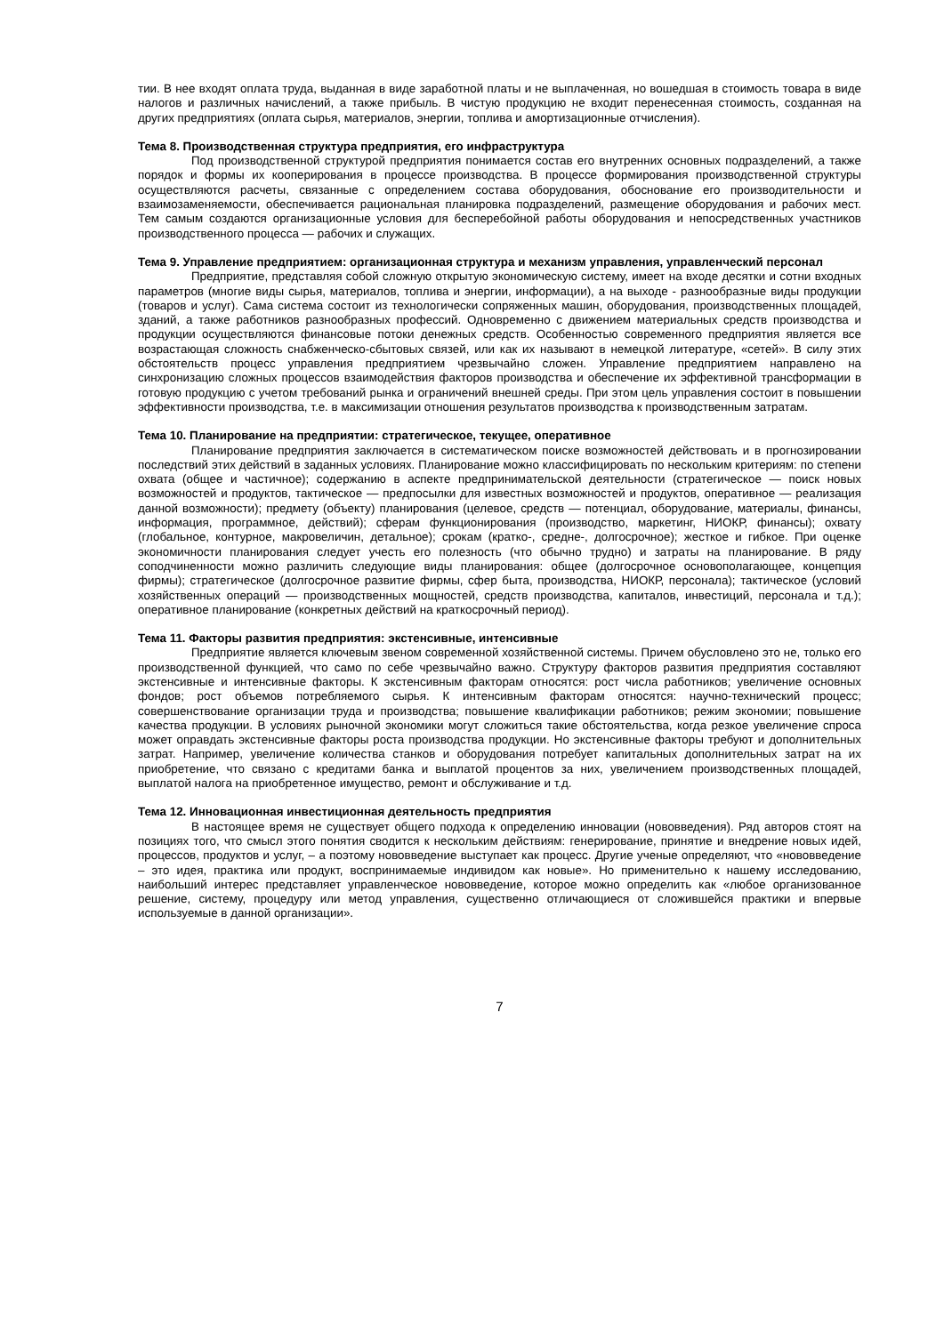тии. В нее входят оплата труда, выданная в виде заработной платы и не выплаченная, но вошедшая в стоимость товара в виде налогов и различных начислений, а также прибыль. В чистую продукцию не входит перенесенная стоимость, созданная на других предприятиях (оплата сырья, материалов, энергии, топлива и амортизационные отчисления).
Тема 8. Производственная структура предприятия, его инфраструктура
Под производственной структурой предприятия понимается состав его внутренних основных подразделений, а также порядок и формы их кооперирования в процессе производства. В процессе формирования производственной структуры осуществляются расчеты, связанные с определением состава оборудования, обоснование его производительности и взаимозаменяемости, обеспечивается рациональная планировка подразделений, размещение оборудования и рабочих мест. Тем самым создаются организационные условия для бесперебойной работы оборудования и непосредственных участников производственного процесса — рабочих и служащих.
Тема 9. Управление предприятием: организационная структура и механизм управления, управленческий персонал
Предприятие, представляя собой сложную открытую экономическую систему, имеет на входе десятки и сотни входных параметров (многие виды сырья, материалов, топлива и энергии, информации), а на выходе - разнообразные виды продукции (товаров и услуг). Сама система состоит из технологически сопряженных машин, оборудования, производственных площадей, зданий, а также работников разнообразных профессий. Одновременно с движением материальных средств производства и продукции осуществляются финансовые потоки денежных средств. Особенностью современного предприятия является все возрастающая сложность снабженческо-сбытовых связей, или как их называют в немецкой литературе, «сетей». В силу этих обстоятельств процесс управления предприятием чрезвычайно сложен. Управление предприятием направлено на синхронизацию сложных процессов взаимодействия факторов производства и обеспечение их эффективной трансформации в готовую продукцию с учетом требований рынка и ограничений внешней среды. При этом цель управления состоит в повышении эффективности производства, т.е. в максимизации отношения результатов производства к производственным затратам.
Тема 10. Планирование на предприятии: стратегическое, текущее, оперативное
Планирование предприятия заключается в систематическом поиске возможностей действовать и в прогнозировании последствий этих действий в заданных условиях. Планирование можно классифицировать по нескольким критериям: по степени охвата (общее и частичное); содержанию в аспекте предпринимательской деятельности (стратегическое — поиск новых возможностей и продуктов, тактическое — предпосылки для известных возможностей и продуктов, оперативное — реализация данной возможности); предмету (объекту) планирования (целевое, средств — потенциал, оборудование, материалы, финансы, информация, программное, действий); сферам функционирования (производство, маркетинг, НИОКР, финансы); охвату (глобальное, контурное, макровеличин, детальное); срокам (кратко-, средне-, долгосрочное); жесткое и гибкое. При оценке экономичности планирования следует учесть его полезность (что обычно трудно) и затраты на планирование. В ряду соподчиненности можно различить следующие виды планирования: общее (долгосрочное основополагающее, концепция фирмы); стратегическое (долгосрочное развитие фирмы, сфер быта, производства, НИОКР, персонала); тактическое (условий хозяйственных операций — производственных мощностей, средств производства, капиталов, инвестиций, персонала и т.д.); оперативное планирование (конкретных действий на краткосрочный период).
Тема 11. Факторы развития предприятия: экстенсивные, интенсивные
Предприятие является ключевым звеном современной хозяйственной системы. Причем обусловлено это не, только его производственной функцией, что само по себе чрезвычайно важно. Структуру факторов развития предприятия составляют экстенсивные и интенсивные факторы. К экстенсивным факторам относятся: рост числа работников; увеличение основных фондов; рост объемов потребляемого сырья. К интенсивным факторам относятся: научно-технический процесс; совершенствование организации труда и производства; повышение квалификации работников; режим экономии; повышение качества продукции. В условиях рыночной экономики могут сложиться такие обстоятельства, когда резкое увеличение спроса может оправдать экстенсивные факторы роста производства продукции. Но экстенсивные факторы требуют и дополнительных затрат. Например, увеличение количества станков и оборудования потребует капитальных дополнительных затрат на их приобретение, что связано с кредитами банка и выплатой процентов за них, увеличением производственных площадей, выплатой налога на приобретенное имущество, ремонт и обслуживание и т.д.
Тема 12. Инновационная инвестиционная деятельность предприятия
В настоящее время не существует общего подхода к определению инновации (нововведения). Ряд авторов стоят на позициях того, что смысл этого понятия сводится к нескольким действиям: генерирование, принятие и внедрение новых идей, процессов, продуктов и услуг, – а поэтому нововведение выступает как процесс. Другие ученые определяют, что «нововведение – это идея, практика или продукт, воспринимаемые индивидом как новые». Но применительно к нашему исследованию, наибольший интерес представляет управленческое нововведение, которое можно определить как «любое организованное решение, систему, процедуру или метод управления, существенно отличающиеся от сложившейся практики и впервые используемые в данной организации».
7